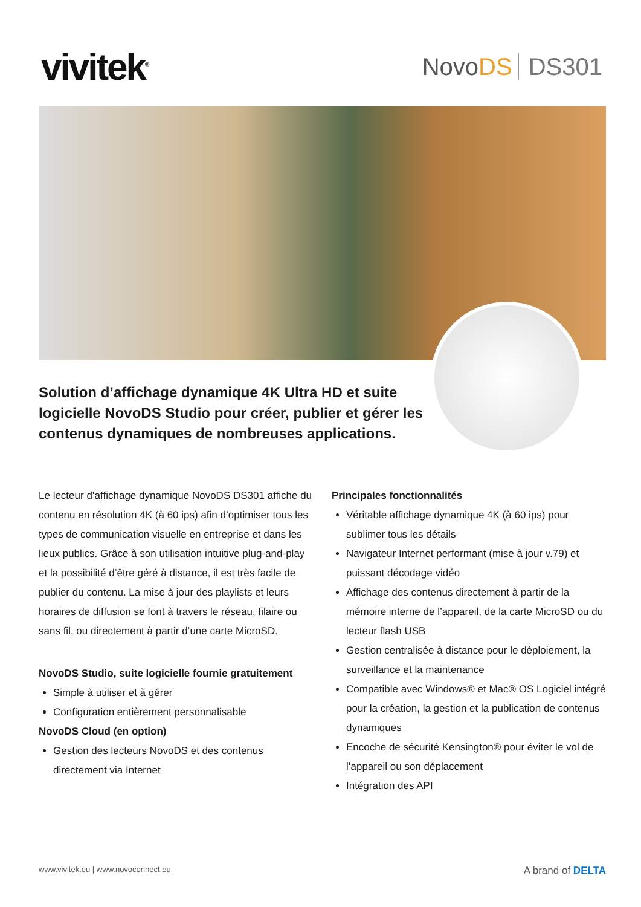vivitek<sup>®</sup>
NovoDS DS301
Solution d’affichage dynamique 4K Ultra HD et suite logicielle NovoDS Studio pour créer, publier et gérer les contenus dynamiques de nombreuses applications.
Le lecteur d’affichage dynamique NovoDS DS301 affiche du contenu en résolution 4K (à 60 ips) afin d’optimiser tous les types de communication visuelle en entreprise et dans les lieux publics. Grâce à son utilisation intuitive plug-and-play et la possibilité d’être géré à distance, il est très facile de publier du contenu. La mise à jour des playlists et leurs horaires de diffusion se font à travers le réseau, filaire ou sans fil, ou directement à partir d’une carte MicroSD.
NovoDS Studio, suite logicielle fournie gratuitement
Simple à utiliser et à gérer
Configuration entièrement personnalisable
NovoDS Cloud (en option)
Gestion des lecteurs NovoDS et des contenus directement via Internet
Principales fonctionnalités
Véritable affichage dynamique 4K (à 60 ips) pour sublimer tous les détails
Navigateur Internet performant (mise à jour v.79) et puissant décodage vidéo
Affichage des contenus directement à partir de la mémoire interne de l’appareil, de la carte MicroSD ou du lecteur flash USB
Gestion centralisée à distance pour le déploiement, la surveillance et la maintenance
Compatible avec Windows® et Mac® OS Logiciel intégré pour la création, la gestion et la publication de contenus dynamiques
Encoche de sécurité Kensington® pour éviter le vol de l’appareil ou son déplacement
Intégration des API
www.vivitek.eu | www.novoconnect.eu A brand of DELTA